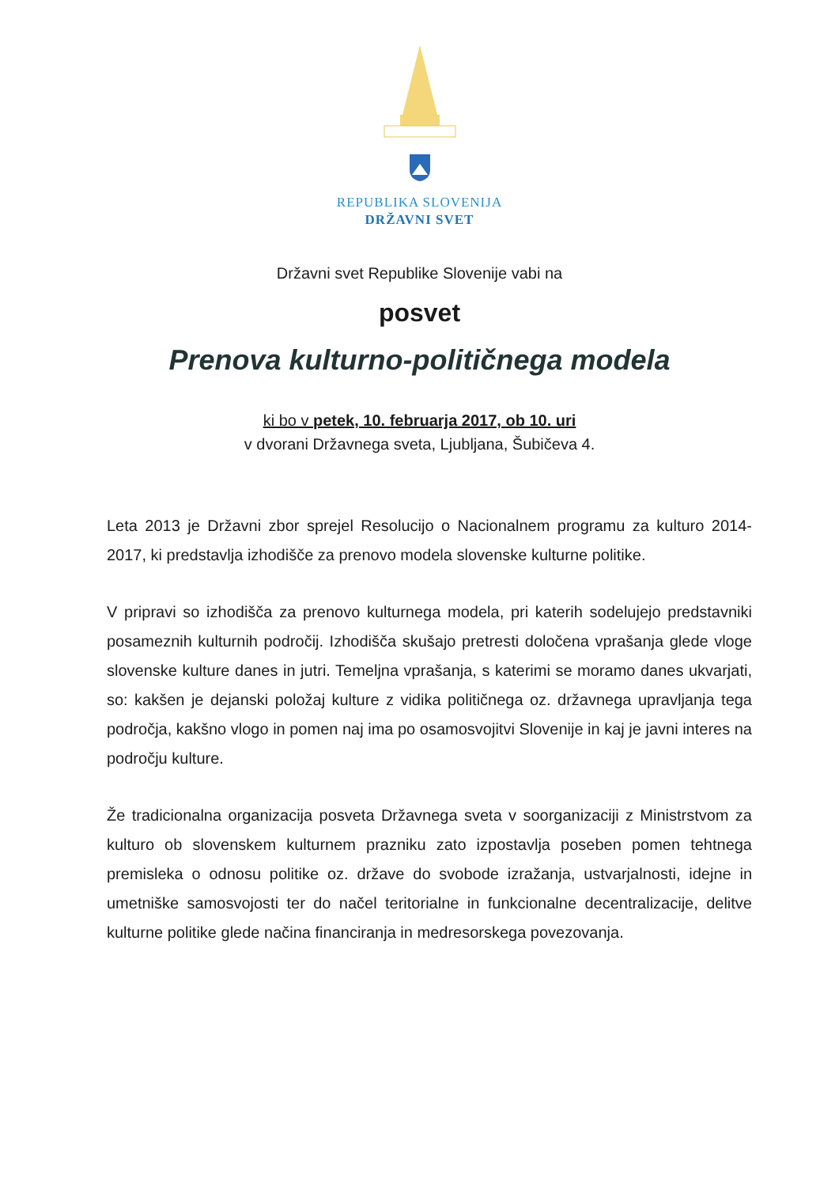REPUBLIKA SLOVENIJA
DRŽAVNI SVET
Državni svet Republike Slovenije vabi na
posvet
Prenova kulturno-političnega modela
ki bo v petek, 10. februarja 2017, ob 10. uri
v dvorani Državnega sveta, Ljubljana, Šubičeva 4.
Leta 2013 je Državni zbor sprejel Resolucijo o Nacionalnem programu za kulturo 2014-2017, ki predstavlja izhodišče za prenovo modela slovenske kulturne politike.
V pripravi so izhodišča za prenovo kulturnega modela, pri katerih sodelujejo predstavniki posameznih kulturnih področij. Izhodišča skušajo pretresti določena vprašanja glede vloge slovenske kulture danes in jutri. Temeljna vprašanja, s katerimi se moramo danes ukvarjati, so: kakšen je dejanski položaj kulture z vidika političnega oz. državnega upravljanja tega področja, kakšno vlogo in pomen naj ima po osamosvojitvi Slovenije in kaj je javni interes na področju kulture.
Že tradicionalna organizacija posveta Državnega sveta v soorganizaciji z Ministrstvom za kulturo ob slovenskem kulturnem prazniku zato izpostavlja poseben pomen tehtnega premisleka o odnosu politike oz. države do svobode izražanja, ustvarjalnosti, idejne in umetniške samosvojosti ter do načel teritorialne in funkcionalne decentralizacije, delitve kulturne politike glede načina financiranja in medresorskega povezovanja.